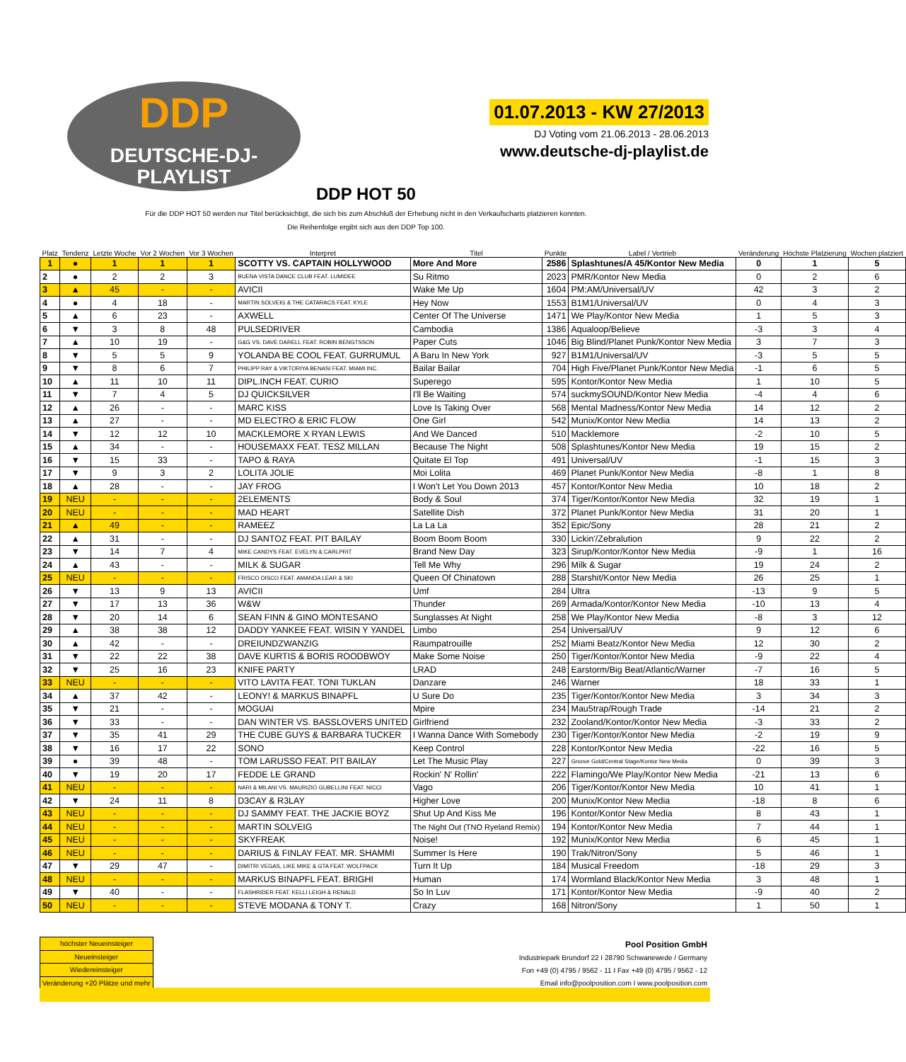DDP
DEUTSCHE-DJ-PLAYLIST
01.07.2013 - KW 27/2013
DJ Voting vom 21.06.2013 - 28.06.2013
www.deutsche-dj-playlist.de
DDP HOT 50
Für die DDP HOT 50 werden nur Titel berücksichtigt, die sich bis zum Abschluß der Erhebung nicht in den Verkaufscharts platzieren konnten.
Die Reihenfolge ergibt sich aus den DDP Top 100.
| Platz | Tendenz | Letzte Woche | Vor 2 Wochen | Vor 3 Wochen | Interpret | Titel | Punkte | Label / Vertrieb | Veränderung | Höchste Platzierung | Wochen platziert |
| --- | --- | --- | --- | --- | --- | --- | --- | --- | --- | --- | --- |
| 1 | ● | 1 | 1 | 1 | SCOTTY VS. CAPTAIN HOLLYWOOD | More And More | 2586 | Splashtunes/A 45/Kontor New Media | 0 | 1 | 5 |
| 2 | ● | 2 | 2 | 3 | BUENA VISTA DANCE CLUB FEAT. LUMIDEE | Su Ritmo | 2023 | PMR/Kontor New Media | 0 | 2 | 6 |
| 3 | ▲ | 45 | - | - | AVICII | Wake Me Up | 1604 | PM:AM/Universal/UV | 42 | 3 | 2 |
| 4 | ● | 4 | 18 | - | MARTIN SOLVEIG & THE CATARACS FEAT. KYLE | Hey Now | 1553 | B1M1/Universal/UV | 0 | 4 | 3 |
| 5 | ▲ | 6 | 23 | - | AXWELL | Center Of The Universe | 1471 | We Play/Kontor New Media | 1 | 5 | 3 |
| 6 | ▼ | 3 | 8 | 48 | PULSEDRIVER | Cambodia | 1386 | Aqualoop/Believe | -3 | 3 | 4 |
| 7 | ▲ | 10 | 19 | - | G&G VS. DAVE DARELL FEAT. ROBIN BENGTSSON | Paper Cuts | 1046 | Big Blind/Planet Punk/Kontor New Media | 3 | 7 | 3 |
| 8 | ▼ | 5 | 5 | 9 | YOLANDA BE COOL FEAT. GURRUMUL | A Baru In New York | 927 | B1M1/Universal/UV | -3 | 5 | 5 |
| 9 | ▼ | 8 | 6 | 7 | PHILIPP RAY & VIKTORIYA BENASI FEAT. MIAMI INC. | Bailar Bailar | 704 | High Five/Planet Punk/Kontor New Media | -1 | 6 | 5 |
| 10 | ▲ | 11 | 10 | 11 | DIPL.INCH FEAT. CURIO | Superego | 595 | Kontor/Kontor New Media | 1 | 10 | 5 |
| 11 | ▼ | 7 | 4 | 5 | DJ QUICKSILVER | I'll Be Waiting | 574 | suckmySOUND/Kontor New Media | -4 | 4 | 6 |
| 12 | ▲ | 26 | - | - | MARC KISS | Love Is Taking Over | 568 | Mental Madness/Kontor New Media | 14 | 12 | 2 |
| 13 | ▲ | 27 | - | - | MD ELECTRO & ERIC FLOW | One Girl | 542 | Munix/Kontor New Media | 14 | 13 | 2 |
| 14 | ▼ | 12 | 12 | 10 | MACKLEMORE X RYAN LEWIS | And We Danced | 510 | Macklemore | -2 | 10 | 5 |
| 15 | ▲ | 34 | - | - | HOUSEMAXX FEAT. TESZ MILLAN | Because The Night | 508 | Splashtunes/Kontor New Media | 19 | 15 | 2 |
| 16 | ▼ | 15 | 33 | - | TAPO & RAYA | Quitate El Top | 491 | Universal/UV | -1 | 15 | 3 |
| 17 | ▼ | 9 | 3 | 2 | LOLITA JOLIE | Moi Lolita | 469 | Planet Punk/Kontor New Media | -8 | 1 | 8 |
| 18 | ▲ | 28 | - | - | JAY FROG | I Won't Let You Down 2013 | 457 | Kontor/Kontor New Media | 10 | 18 | 2 |
| 19 | NEU | - | - | - | 2ELEMENTS | Body & Soul | 374 | Tiger/Kontor/Kontor New Media | 32 | 19 | 1 |
| 20 | NEU | - | - | - | MAD HEART | Satellite Dish | 372 | Planet Punk/Kontor New Media | 31 | 20 | 1 |
| 21 | ▲ | 49 | - | - | RAMEEZ | La La La | 352 | Epic/Sony | 28 | 21 | 2 |
| 22 | ▲ | 31 | - | - | DJ SANTOZ FEAT. PIT BAILAY | Boom Boom Boom | 330 | Lickin'/Zebralution | 9 | 22 | 2 |
| 23 | ▼ | 14 | 7 | 4 | MIKE CANDYS FEAT. EVELYN & CARLPRIT | Brand New Day | 323 | Sirup/Kontor/Kontor New Media | -9 | 1 | 16 |
| 24 | ▲ | 43 | - | - | MILK & SUGAR | Tell Me Why | 296 | Milk & Sugar | 19 | 24 | 2 |
| 25 | NEU | - | - | - | FRISCO DISCO FEAT. AMANDA LEAR & SKI | Queen Of Chinatown | 288 | Starshit/Kontor New Media | 26 | 25 | 1 |
| 26 | ▼ | 13 | 9 | 13 | AVICII | Umf | 284 | Ultra | -13 | 9 | 5 |
| 27 | ▼ | 17 | 13 | 36 | W&W | Thunder | 269 | Armada/Kontor/Kontor New Media | -10 | 13 | 4 |
| 28 | ▼ | 20 | 14 | 6 | SEAN FINN & GINO MONTESANO | Sunglasses At Night | 258 | We Play/Kontor New Media | -8 | 3 | 12 |
| 29 | ▲ | 38 | 38 | 12 | DADDY YANKEE FEAT. WISIN Y YANDEL | Limbo | 254 | Universal/UV | 9 | 12 | 6 |
| 30 | ▲ | 42 | - | - | DREIUNDZWANZIG | Raumpatrouille | 252 | Miami Beatz/Kontor New Media | 12 | 30 | 2 |
| 31 | ▼ | 22 | 22 | 38 | DAVE KURTIS & BORIS ROODBWOY | Make Some Noise | 250 | Tiger/Kontor/Kontor New Media | -9 | 22 | 4 |
| 32 | ▼ | 25 | 16 | 23 | KNIFE PARTY | LRAD | 248 | Earstorm/Big Beat/Atlantic/Warner | -7 | 16 | 5 |
| 33 | NEU | - | - | - | VITO LAVITA FEAT. TONI TUKLAN | Danzare | 246 | Warner | 18 | 33 | 1 |
| 34 | ▲ | 37 | 42 | - | LEONY! & MARKUS BINAPFL | U Sure Do | 235 | Tiger/Kontor/Kontor New Media | 3 | 34 | 3 |
| 35 | ▼ | 21 | - | - | MOGUAI | Mpire | 234 | Mau5trap/Rough Trade | -14 | 21 | 2 |
| 36 | ▼ | 33 | - | - | DAN WINTER VS. BASSLOVERS UNITED | Girlfriend | 232 | Zooland/Kontor/Kontor New Media | -3 | 33 | 2 |
| 37 | ▼ | 35 | 41 | 29 | THE CUBE GUYS & BARBARA TUCKER | I Wanna Dance With Somebody | 230 | Tiger/Kontor/Kontor New Media | -2 | 19 | 9 |
| 38 | ▼ | 16 | 17 | 22 | SONO | Keep Control | 228 | Kontor/Kontor New Media | -22 | 16 | 5 |
| 39 | ● | 39 | 48 | - | TOM LARUSSO FEAT. PIT BAILAY | Let The Music Play | 227 | Groove Gold/Central Stage/Kontor New Media | 0 | 39 | 3 |
| 40 | ▼ | 19 | 20 | 17 | FEDDE LE GRAND | Rockin' N' Rollin' | 222 | Flamingo/We Play/Kontor New Media | -21 | 13 | 6 |
| 41 | NEU | - | - | - | NARI & MILANI VS. MAURIZIO GUBELLINI FEAT. NICCI | Vago | 206 | Tiger/Kontor/Kontor New Media | 10 | 41 | 1 |
| 42 | ▼ | 24 | 11 | 8 | D3CAY & R3LAY | Higher Love | 200 | Munix/Kontor New Media | -18 | 8 | 6 |
| 43 | NEU | - | - | - | DJ SAMMY FEAT. THE JACKIE BOYZ | Shut Up And Kiss Me | 196 | Kontor/Kontor New Media | 8 | 43 | 1 |
| 44 | NEU | - | - | - | MARTIN SOLVEIG | The Night Out (TNO Ryeland Remix) | 194 | Kontor/Kontor New Media | 7 | 44 | 1 |
| 45 | NEU | - | - | - | SKYFREAK | Noise! | 192 | Munix/Kontor New Media | 6 | 45 | 1 |
| 46 | NEU | - | - | - | DARIUS & FINLAY FEAT. MR. SHAMMI | Summer Is Here | 190 | Trak/Nitron/Sony | 5 | 46 | 1 |
| 47 | ▼ | 29 | 47 | - | DIMITRI VEGAS, LIKE MIKE & GTA FEAT. WOLFPACK | Turn It Up | 184 | Musical Freedom | -18 | 29 | 3 |
| 48 | NEU | - | - | - | MARKUS BINAPFL FEAT. BRIGHI | Human | 174 | Wormland Black/Kontor New Media | 3 | 48 | 1 |
| 49 | ▼ | 40 | - | - | FLASHRIDER FEAT. KELLI LEIGH & RENALD | So In Luv | 171 | Kontor/Kontor New Media | -9 | 40 | 2 |
| 50 | NEU | - | - | - | STEVE MODANA & TONY T. | Crazy | 168 | Nitron/Sony | 1 | 50 | 1 |
| höchster Neueinsteiger |
| Neueinsteiger |
| Wiedereinsteiger |
| Veränderung +20 Plätze und mehr |
Pool Position GmbH
Industriepark Brundorf 22 I 28790 Schwanewede / Germany
Fon +49 (0) 4795 / 9562 - 11 I Fax +49 (0) 4795 / 9562 - 12
Email info@poolposition.com I www.poolposition.com